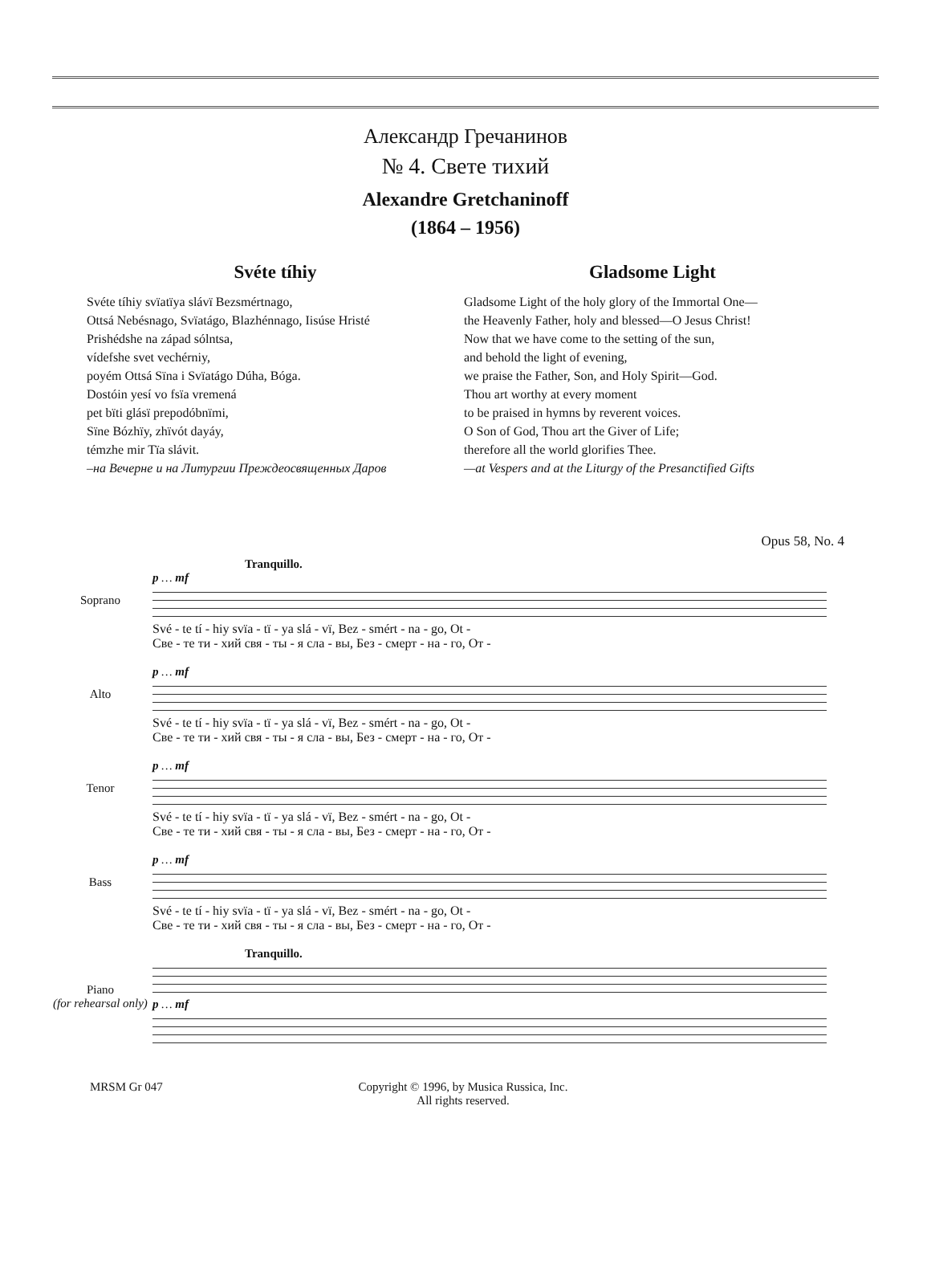Александр Гречанинов
№ 4. Свете тихий
Alexandre Gretchaninoff
(1864 – 1956)
Svéte tíhiy
Svéte tíhiy svïatïya slávï Bezsmértnago,
Ottsá Nebésnago, Svïatágo, Blazhénnago, Iisúse Hristé
Prishédshe na západ sólntsa,
vídefshe svet vechérniy,
poyém Ottsá Sïna i Svïatágo Dúha, Bóga.
Dostóin yesí vo fsïa vremená
pet bïti glásï prepodóbnïmi,
Sïne Bózhïy, zhïvót dayáy,
témzhe mir Tïa slávit.
–на Вечерне и на Литургии Преждеосвященных Даров
Gladsome Light
Gladsome Light of the holy glory of the Immortal One—
the Heavenly Father, holy and blessed—O Jesus Christ!
Now that we have come to the setting of the sun,
and behold the light of evening,
we praise the Father, Son, and Holy Spirit—God.
Thou art worthy at every moment
to be praised in hymns by reverent voices.
O Son of God, Thou art the Giver of Life;
therefore all the world glorifies Thee.
—at Vespers and at the Liturgy of the Presanctified Gifts
Opus 58, No. 4
Tranquillo.
Soprano
p … mf
Své - te tí - hiy svïa - tï - ya slá - vï, Bez - smért - na - go, Ot -
Све - те ти - хий свя - ты - я сла - вы, Без - смерт - на - го, От -
Alto
p … mf
Své - te tí - hiy svïa - tï - ya slá - vï, Bez - smért - na - go, Ot -
Све - те ти - хий свя - ты - я сла - вы, Без - смерт - на - го, От -
Tenor
p … mf
Své - te tí - hiy svïa - tï - ya slá - vï, Bez - smért - na - go, Ot -
Све - те ти - хий свя - ты - я сла - вы, Без - смерт - на - го, От -
Bass
p … mf
Své - te tí - hiy svïa - tï - ya slá - vï, Bez - smért - na - go, Ot -
Све - те ти - хий свя - ты - я сла - вы, Без - смерт - на - го, От -
Tranquillo.
Piano
(for rehearsal only)
p … mf
MRSM Gr 047 Copyright © 1996, by Musica Russica, Inc.
All rights reserved.